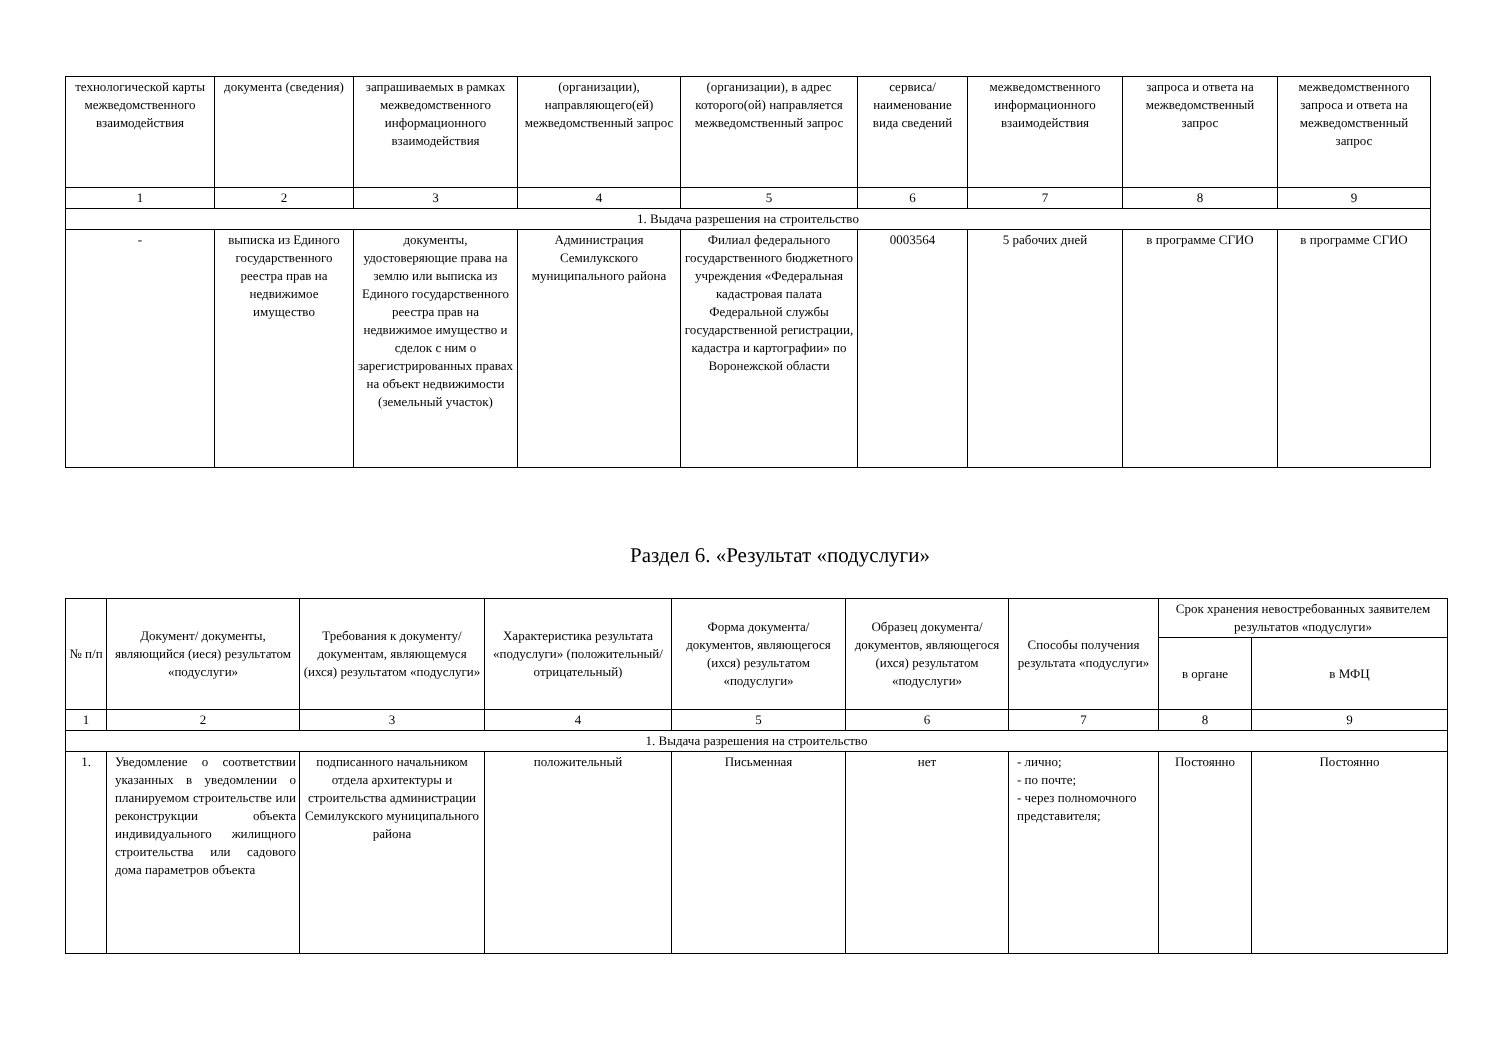| технологической карты межведомственного взаимодействия | документа (сведения) | запрашиваемых в рамках межведомственного информационного взаимодействия | (организации), направляющего(ей) межведомственный запрос | (организации), в адрес которого(ой) направляется межведомственный запрос | сервиса/ наименование вида сведений | межведомственного информационного взаимодействия | запроса и ответа на межведомственный запрос | межведомственного запроса и ответа на межведомственный запрос |
| --- | --- | --- | --- | --- | --- | --- | --- | --- |
| 1 | 2 | 3 | 4 | 5 | 6 | 7 | 8 | 9 |
| 1. Выдача разрешения на строительство | | | | | | | | |
| - | выписка из Единого государственного реестра прав на недвижимое имущество | документы, удостоверяющие права на землю или выписка из Единого государственного реестра прав на недвижимое имущество и сделок с ним о зарегистрированных правах на объект недвижимости (земельный участок) | Администрация Семилукского муниципального района | Филиал федерального государственного бюджетного учреждения «Федеральная кадастровая палата Федеральной службы государственной регистрации, кадастра и картографии» по Воронежской области | 0003564 | 5 рабочих дней | в программе СГИО | в программе СГИО |
Раздел 6. «Результат «подуслуги»
| № п/п | Документ/ документы, являющийся (иеся) результатом «подуслуги» | Требования к документу/ документам, являющемуся (ихся) результатом «подуслуги» | Характеристика результата «подуслуги» (положительный/ отрицательный) | Форма документа/ документов, являющегося (ихся) результатом «подуслуги» | Образец документа/ документов, являющегося (ихся) результатом «подуслуги» | Способы получения результата «подуслуги» | Срок хранения невостребованных заявителем результатов «подуслуги» | |
| --- | --- | --- | --- | --- | --- | --- | --- | --- |
| | | | | | | | в органе | в МФЦ |
| 1 | 2 | 3 | 4 | 5 | 6 | 7 | 8 | 9 |
| 1. Выдача разрешения на строительство | | | | | | | | |
| 1. | Уведомление о соответствии указанных в уведомлении о планируемом строительстве или реконструкции объекта индивидуального жилищного строительства или садового дома параметров объекта | подписанного начальником отдела архитектуры и строительства администрации Семилукского муниципального района | положительный | Письменная | нет | - лично; - по почте; - через полномочного представителя; | Постоянно | Постоянно |